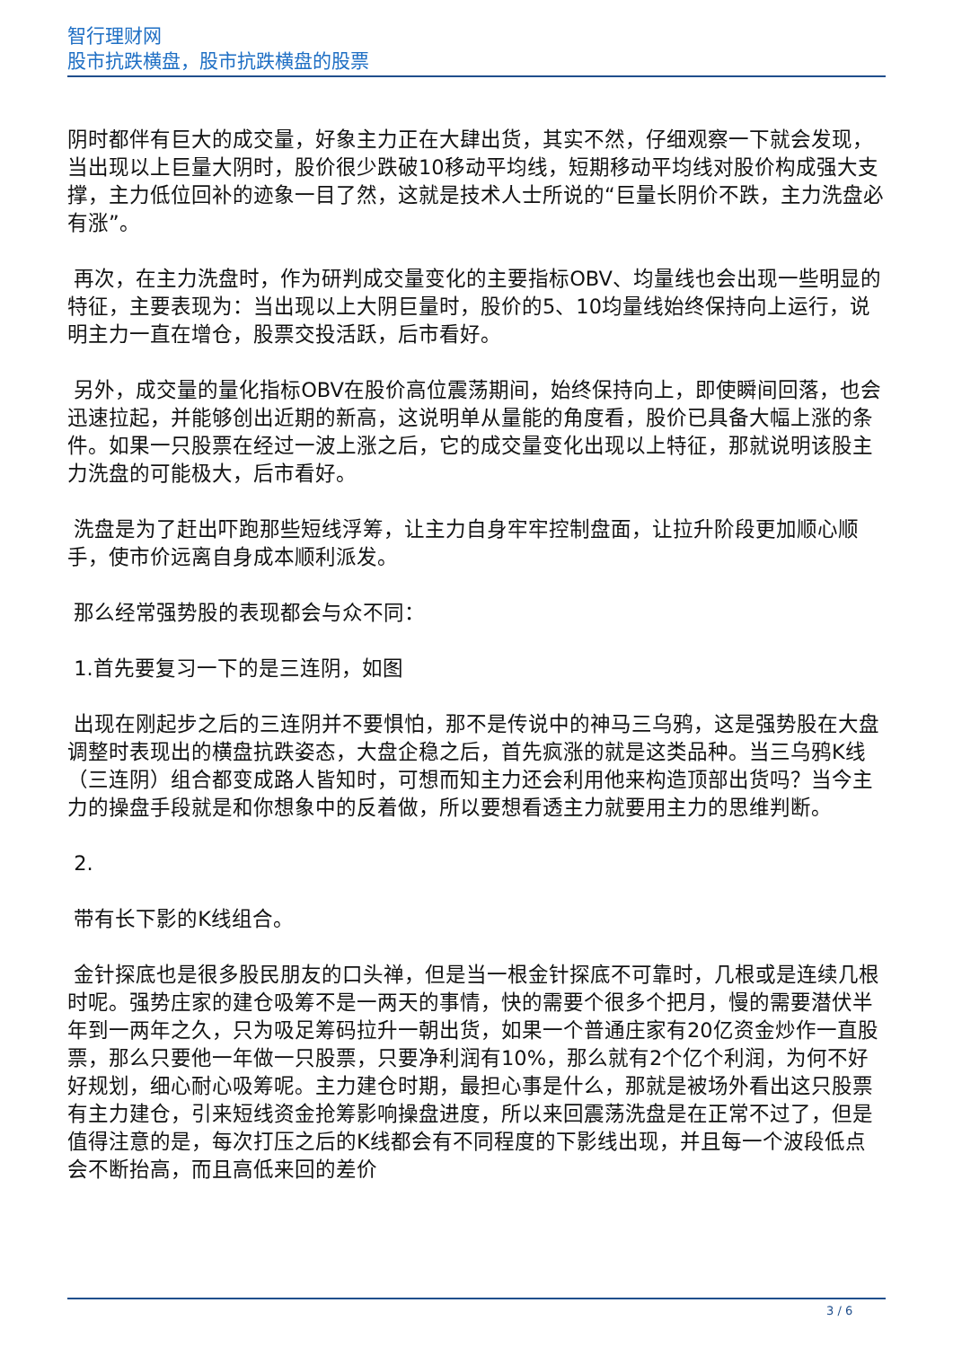智行理财网
股市抗跌横盘，股市抗跌横盘的股票
阴时都伴有巨大的成交量，好象主力正在大肆出货，其实不然，仔细观察一下就会发现，当出现以上巨量大阴时，股价很少跌破10移动平均线，短期移动平均线对股价构成强大支撑，主力低位回补的迹象一目了然，这就是技术人士所说的“巨量长阴价不跌，主力洗盘必有涨”。
再次，在主力洗盘时，作为研判成交量变化的主要指标OBV、均量线也会出现一些明显的特征，主要表现为：当出现以上大阴巨量时，股价的5、10均量线始终保持向上运行，说明主力一直在增仓，股票交投活跃，后市看好。
另外，成交量的量化指标OBV在股价高位震荡期间，始终保持向上，即使瞬间回落，也会迅速拉起，并能够创出近期的新高，这说明单从量能的角度看，股价已具备大幅上涨的条件。如果一只股票在经过一波上涨之后，它的成交量变化出现以上特征，那就说明该股主力洗盘的可能极大，后市看好。
洗盘是为了赶出吓跑那些短线浮筹，让主力自身牢牢控制盘面，让拉升阶段更加顺心顺手，使市价远离自身成本顺利派发。
那么经常强势股的表现都会与众不同：
1.首先要复习一下的是三连阴，如图
出现在刚起步之后的三连阴并不要惧怕，那不是传说中的神马三乌鸦，这是强势股在大盘调整时表现出的横盘抗跌姿态，大盘企稳之后，首先疯涨的就是这类品种。当三乌鸦K线（三连阴）组合都变成路人皆知时，可想而知主力还会利用他来构造顶部出货吗？当今主力的操盘手段就是和你想象中的反着做，所以要想看透主力就要用主力的思维判断。
2.
带有长下影的K线组合。
金针探底也是很多股民朋友的口头禅，但是当一根金针探底不可靠时，几根或是连续几根时呢。强势庄家的建仓吸筹不是一两天的事情，快的需要个很多个把月，慢的需要潜伏半年到一两年之久，只为吸足筹码拉升一朝出货，如果一个普通庄家有20亿资金炒作一直股票，那么只要他一年做一只股票，只要净利润有10%，那么就有2个亿个利润，为何不好好规划，细心耐心吸筹呢。主力建仓时期，最担心事是什么，那就是被场外看出这只股票有主力建仓，引来短线资金抢筹影响操盘进度，所以来回震荡洗盘是在正常不过了，但是值得注意的是，每次打压之后的K线都会有不同程度的下影线出现，并且每一个波段低点会不断抬高，而且高低来回的差价
3 / 6